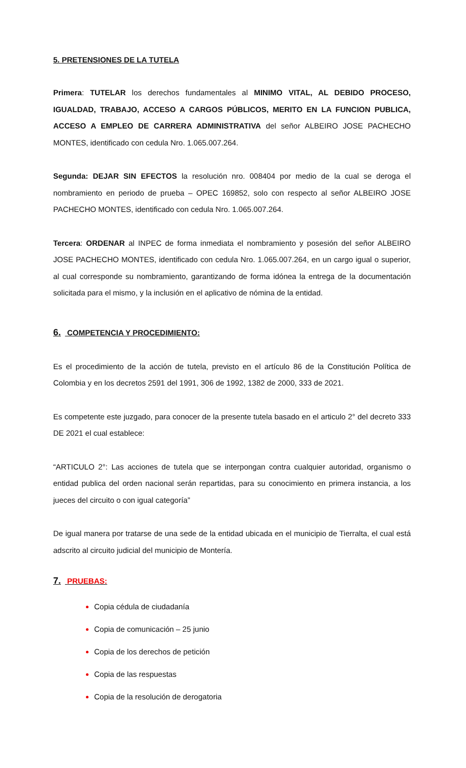5. PRETENSIONES DE LA TUTELA
Primera: TUTELAR los derechos fundamentales al MINIMO VITAL, AL DEBIDO PROCESO, IGUALDAD, TRABAJO, ACCESO A CARGOS PÚBLICOS, MERITO EN LA FUNCION PUBLICA, ACCESO A EMPLEO DE CARRERA ADMINISTRATIVA del señor ALBEIRO JOSE PACHECHO MONTES, identificado con cedula Nro. 1.065.007.264.
Segunda: DEJAR SIN EFECTOS la resolución nro. 008404 por medio de la cual se deroga el nombramiento en periodo de prueba – OPEC 169852, solo con respecto al señor ALBEIRO JOSE PACHECHO MONTES, identificado con cedula Nro. 1.065.007.264.
Tercera: ORDENAR al INPEC de forma inmediata el nombramiento y posesión del señor ALBEIRO JOSE PACHECHO MONTES, identificado con cedula Nro. 1.065.007.264, en un cargo igual o superior, al cual corresponde su nombramiento, garantizando de forma idónea la entrega de la documentación solicitada para el mismo, y la inclusión en el aplicativo de nómina de la entidad.
6. COMPETENCIA Y PROCEDIMIENTO:
Es el procedimiento de la acción de tutela, previsto en el artículo 86 de la Constitución Política de Colombia y en los decretos 2591 del 1991, 306 de 1992, 1382 de 2000, 333 de 2021.
Es competente este juzgado, para conocer de la presente tutela basado en el articulo 2° del decreto 333 DE 2021 el cual establece:
“ARTICULO 2°: Las acciones de tutela que se interpongan contra cualquier autoridad, organismo o entidad publica del orden nacional serán repartidas, para su conocimiento en primera instancia, a los jueces del circuito o con igual categoría”
De igual manera por tratarse de una sede de la entidad ubicada en el municipio de Tierralta, el cual está adscrito al circuito judicial del municipio de Montería.
7. PRUEBAS:
Copia cédula de ciudadanía
Copia de comunicación – 25 junio
Copia de los derechos de petición
Copia de las respuestas
Copia de la resolución de derogatoria